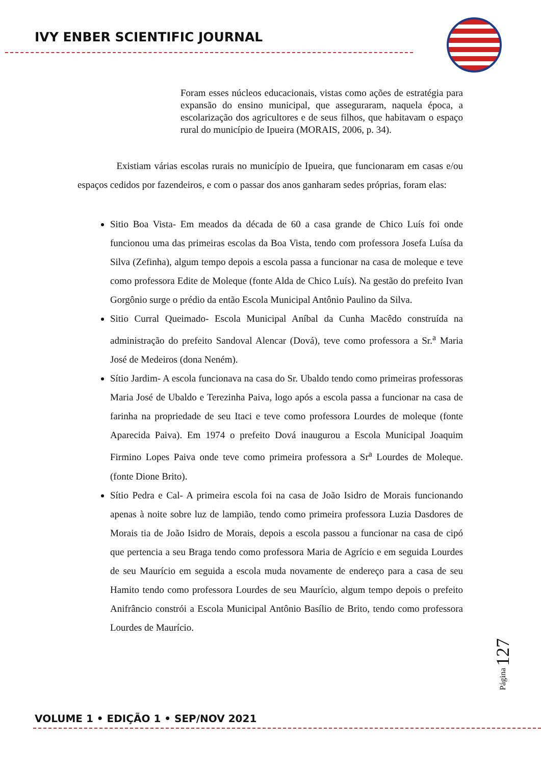IVY ENBER SCIENTIFIC JOURNAL
Foram esses núcleos educacionais, vistas como ações de estratégia para expansão do ensino municipal, que asseguraram, naquela época, a escolarização dos agricultores e de seus filhos, que habitavam o espaço rural do município de Ipueira (MORAIS, 2006, p. 34).
Existiam várias escolas rurais no município de Ipueira, que funcionaram em casas e/ou espaços cedidos por fazendeiros, e com o passar dos anos ganharam sedes próprias, foram elas:
Sitio Boa Vista- Em meados da década de 60 a casa grande de Chico Luís foi onde funcionou uma das primeiras escolas da Boa Vista, tendo com professora Josefa Luísa da Silva (Zefinha), algum tempo depois a escola passa a funcionar na casa de moleque e teve como professora Edite de Moleque (fonte Alda de Chico Luís). Na gestão do prefeito Ivan Gorgônio surge o prédio da então Escola Municipal Antônio Paulino da Silva.
Sitio Curral Queimado- Escola Municipal Aníbal da Cunha Macêdo construída na administração do prefeito Sandoval Alencar (Dová), teve como professora a Sr.<sup>a</sup> Maria José de Medeiros (dona Neném).
Sítio Jardim- A escola funcionava na casa do Sr. Ubaldo tendo como primeiras professoras Maria José de Ubaldo e Terezinha Paiva, logo após a escola passa a funcionar na casa de farinha na propriedade de seu Itaci e teve como professora Lourdes de moleque (fonte Aparecida Paiva). Em 1974 o prefeito Dová inaugurou a Escola Municipal Joaquim Firmino Lopes Paiva onde teve como primeira professora a Sr<sup>a</sup> Lourdes de Moleque. (fonte Dione Brito).
Sítio Pedra e Cal- A primeira escola foi na casa de João Isidro de Morais funcionando apenas à noite sobre luz de lampião, tendo como primeira professora Luzia Dasdores de Morais tia de João Isidro de Morais, depois a escola passou a funcionar na casa de cipó que pertencia a seu Braga tendo como professora Maria de Agrício e em seguida Lourdes de seu Maurício em seguida a escola muda novamente de endereço para a casa de seu Hamito tendo como professora Lourdes de seu Maurício, algum tempo depois o prefeito Anifrâncio constrói a Escola Municipal Antônio Basílio de Brito, tendo como professora Lourdes de Maurício.
Página 127
VOLUME 1 • EDIÇÃO 1 • SEP/NOV 2021